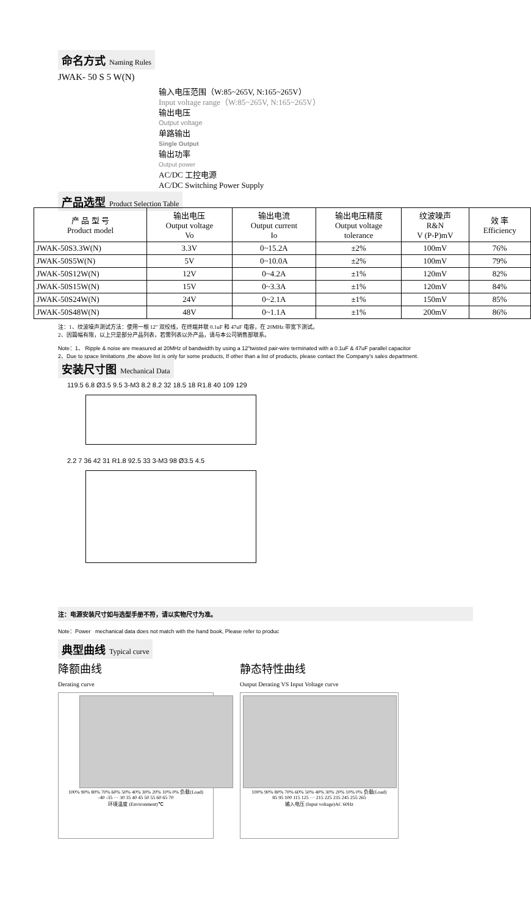命名方式 Naming Rules
JWAK- 50 S 5 W(N)
输入电压范围（W:85~265V, N:165~265V）
Input voltage range（W:85~265V, N:165~265V）
输出电压
Output voltage
单路输出
Single Output
输出功率
Output power
AC/DC 工控电源
AC/DC Switching Power Supply
产品选型 Product Selection Table
| 产 品 型 号 Product model | 输出电压 Output voltage Vo | 输出电流 Output current Io | 输出电压精度 Output voltage tolerance | 纹波噪声 R&N V (P-P)mV | 效 率 Efficiency |
| --- | --- | --- | --- | --- | --- |
| JWAK-50S3.3W(N) | 3.3V | 0~15.2A | ±2% | 100mV | 76% |
| JWAK-50S5W(N) | 5V | 0~10.0A | ±2% | 100mV | 79% |
| JWAK-50S12W(N) | 12V | 0~4.2A | ±1% | 120mV | 82% |
| JWAK-50S15W(N) | 15V | 0~3.3A | ±1% | 120mV | 84% |
| JWAK-50S24W(N) | 24V | 0~2.1A | ±1% | 150mV | 85% |
| JWAK-50S48W(N) | 48V | 0~1.1A | ±1% | 200mV | 86% |
注：1、纹波噪声测试方法：使用一根 12" 双绞线，在终端并联 0.1uF 和 47uF 电容，在 20MHz 带宽下测试。
2、因篇幅有限，以上只是部分产品列表，若需列表以外产品，请与本公司销售部联系。
Note：1、 Ripple & noise are measured at 20MHz of bandwidth by using a 12"twisted pair-wire terminated with a 0.1uF & 47uF parallel capacitor
2、Due to space limitations ,the above list is only for some products, If other than a list of products, please contact the Company's sales department.
安装尺寸图 Mechanical Data
119.5 6.8 Ø3.5 9.5 3-M3 8.2 8.2 32 18.5 18 R1.8 40 109 129
2.2 7 36 42 31 R1.8 92.5 33 3-M3 98 Ø3.5 4.5
注：电源安装尺寸如与选型手册不符，请以实物尺寸为准。
Note：Power mechanical data does not match with the hand book, Please refer to produc
典型曲线 Typical curve
降额曲线
Derating curve
100% 90% 80% 70% 60% 50% 40% 30% 20% 10% 0% 负载(Load)
-40 -35 ··· 30 35 40 45 50 55 60 65 70
环境温度 (Environment)℃
静态特性曲线
Output Derating VS Input Voltage curve
100% 90% 80% 70% 60% 50% 40% 30% 20% 10% 0% 负载(Load)
85 95 100 115 125 ··· 215 225 235 245 255 265
输入电压 (Input voltage)AC 60Hz